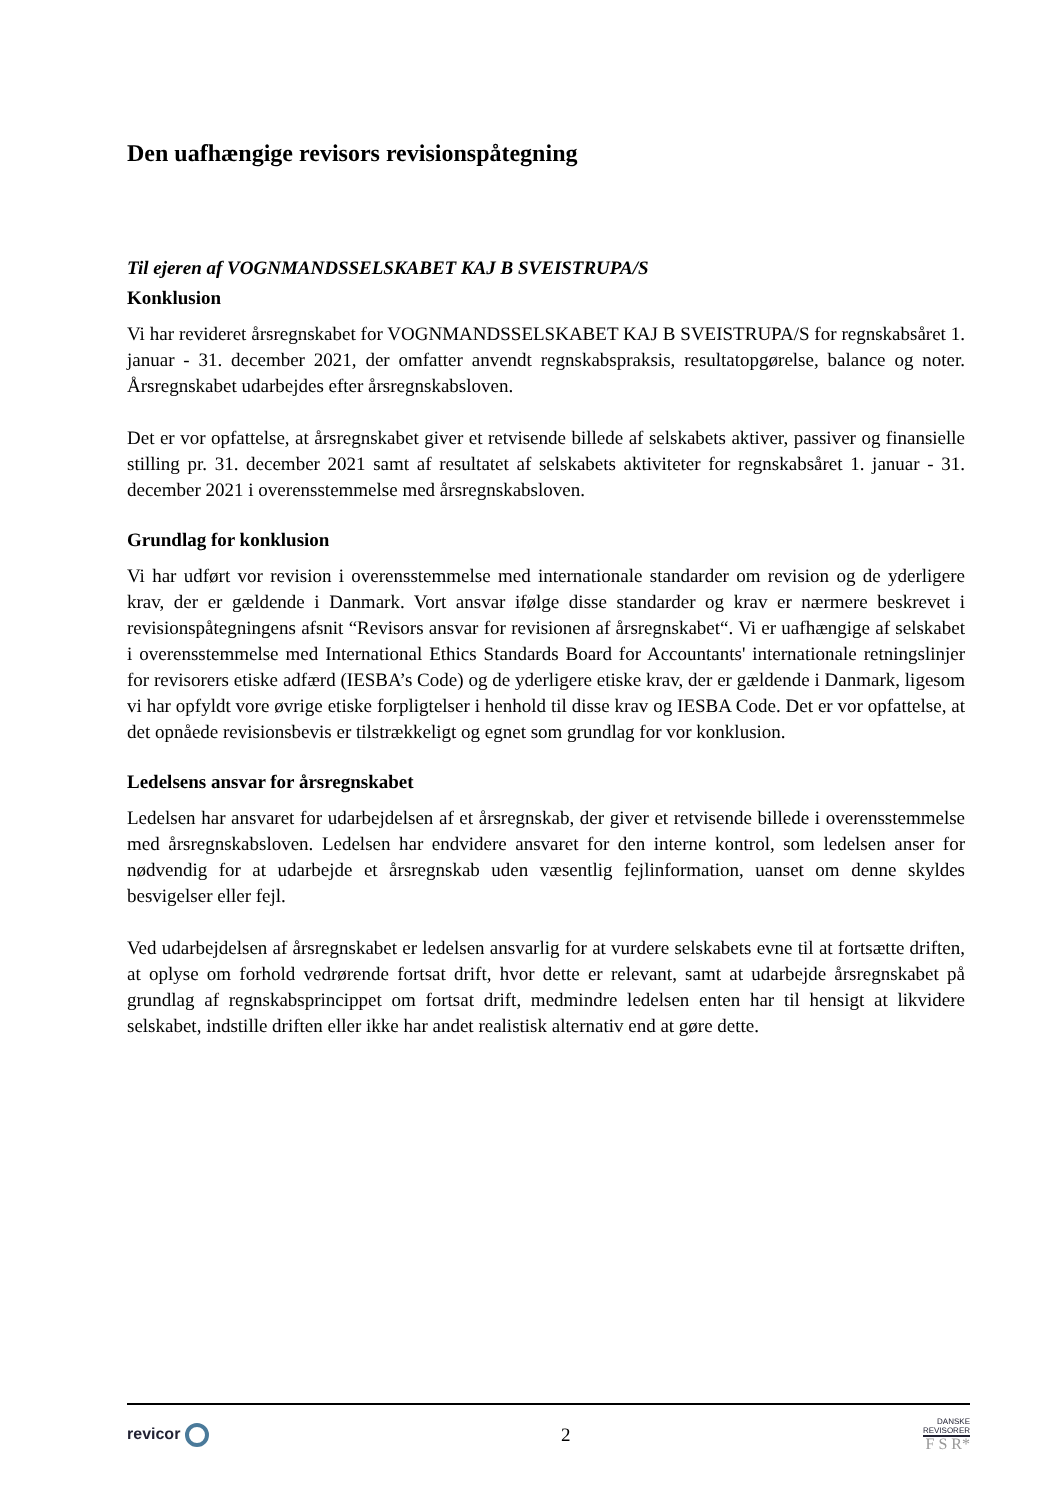Den uafhængige revisors revisionspåtegning
Til ejeren af VOGNMANDSSELSKABET KAJ B SVEISTRUPA/S
Konklusion
Vi har revideret årsregnskabet for VOGNMANDSSELSKABET KAJ B SVEISTRUPA/S for regnskabsåret 1. januar - 31. december 2021, der omfatter anvendt regnskabspraksis, resultatopgørelse, balance og noter. Årsregnskabet udarbejdes efter årsregnskabsloven.
Det er vor opfattelse, at årsregnskabet giver et retvisende billede af selskabets aktiver, passiver og finansielle stilling pr. 31. december 2021 samt af resultatet af selskabets aktiviteter for regnskabsåret 1. januar - 31. december 2021 i overensstemmelse med årsregnskabsloven.
Grundlag for konklusion
Vi har udført vor revision i overensstemmelse med internationale standarder om revision og de yderligere krav, der er gældende i Danmark. Vort ansvar ifølge disse standarder og krav er nærmere beskrevet i revisionspåtegningens afsnit “Revisors ansvar for revisionen af årsregnskabet“. Vi er uafhængige af selskabet i overensstemmelse med International Ethics Standards Board for Accountants' internationale retningslinjer for revisorers etiske adfærd (IESBA’s Code) og de yderligere etiske krav, der er gældende i Danmark, ligesom vi har opfyldt vore øvrige etiske forpligtelser i henhold til disse krav og IESBA Code. Det er vor opfattelse, at det opnåede revisionsbevis er tilstrækkeligt og egnet som grundlag for vor konklusion.
Ledelsens ansvar for årsregnskabet
Ledelsen har ansvaret for udarbejdelsen af et årsregnskab, der giver et retvisende billede i overensstemmelse med årsregnskabsloven. Ledelsen har endvidere ansvaret for den interne kontrol, som ledelsen anser for nødvendig for at udarbejde et årsregnskab uden væsentlig fejlinformation, uanset om denne skyldes besvigelser eller fejl.
Ved udarbejdelsen af årsregnskabet er ledelsen ansvarlig for at vurdere selskabets evne til at fortsætte driften, at oplyse om forhold vedrørende fortsat drift, hvor dette er relevant, samt at udarbejde årsregnskabet på grundlag af regnskabsprincippet om fortsat drift, medmindre ledelsen enten har til hensigt at likvidere selskabet, indstille driften eller ikke har andet realistisk alternativ end at gøre dette.
revicor
2
DANSKE
REVISORER
F S R*